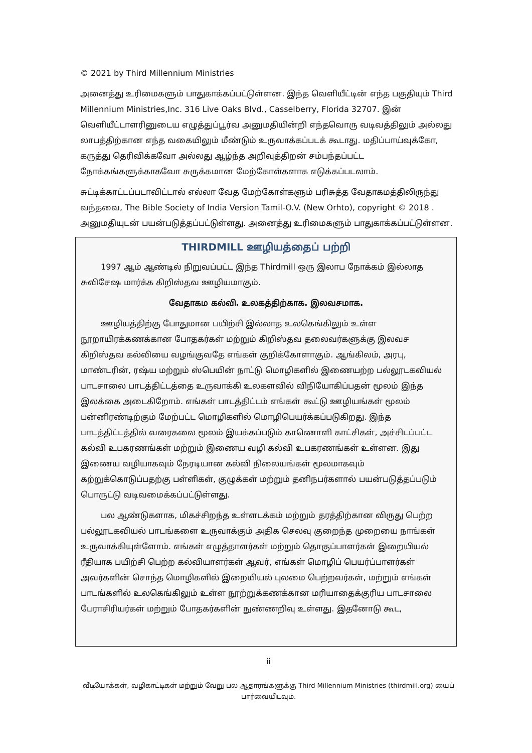© 2021 by Third Millennium Ministries
அனைத்து உரிமைகளும் பாதுகாக்கப்பட்டுள்ளன. இந்த வெளியீட்டின் எந்த பகுதியும் Third Millennium Ministries,Inc. 316 Live Oaks Blvd., Casselberry, Florida 32707. இன் வெளியீட்டாளரினுடைய எழுத்துப்பூர்வ அனுமதியின்றி எந்தவொரு வடிவத்திலும் அல்லது லாபத்திற்கான எந்த வகையிலும் மீண்டும் உருவாக்கப்படக் கூடாது. மதிப்பாய்வுக்கோ, கருத்து தெரிவிக்கவோ அல்லது ஆழ்ந்த அறிவுத்திறன் சம்பந்தப்பட்ட நோக்கங்களுக்காகவோ சுருக்கமான மேற்கோள்களாக எடுக்கப்படலாம்.
சுட்டிக்காட்டப்படாவிட்டால் எல்லா வேத மேற்கோள்களும் பரிசுத்த வேதாகமத்திலிருந்து வந்தவை, The Bible Society of India Version Tamil-O.V. (New Orhto), copyright © 2018 . அனுமதியுடன் பயன்படுத்தப்பட்டுள்ளது. அனைத்து உரிமைகளும் பாதுகாக்கப்பட்டுள்ளன.
THIRDMILL ஊழியத்தைப் பற்றி
1997 ஆம் ஆண்டில் நிறுவப்பட்ட இந்த Thirdmill ஒரு இலாப நோக்கம் இல்லாத சுவிசேஷ மார்க்க கிறிஸ்தவ ஊழியமாகும்.
வேதாகம கல்வி. உலகத்திற்காக. இலவசமாக.
ஊழியத்திற்கு போதுமான பயிற்சி இல்லாத உலகெங்கிலும் உள்ள நூறாயிரக்கணக்கான போதகர்கள் மற்றும் கிறிஸ்தவ தலைவர்களுக்கு இலவச கிறிஸ்தவ கல்வியை வழங்குவதே எங்கள் குறிக்கோளாகும். ஆங்கிலம், அரபு, மாண்டரின், ரஷ்ய மற்றும் ஸ்பெயின் நாட்டு மொழிகளில் இணையற்ற பல்லூடகவியல் பாடசாலை பாடத்திட்டத்தை உருவாக்கி உலகளவில் விநியோகிப்பதன் மூலம் இந்த இலக்கை அடைகிறோம். எங்கள் பாடத்திட்டம் எங்கள் கூட்டு ஊழியங்கள் மூலம் பன்னிரண்டிற்கும் மேற்பட்ட மொழிகளில் மொழிபெயர்க்கப்படுகிறது. இந்த பாடத்திட்டத்தில் வரைகலை மூலம் இயக்கப்படும் காணொளி காட்சிகள், அச்சிடப்பட்ட கல்வி உபகரணங்கள் மற்றும் இணைய வழி கல்வி உபகரணங்கள் உள்ளன. இது இணைய வழியாகவும் நேரடியான கல்வி நிலையங்கள் மூலமாகவும் கற்றுக்கொடுப்பதற்கு பள்ளிகள், குழுக்கள் மற்றும் தனிநபர்களால் பயன்படுத்தப்படும் பொருட்டு வடிவமைக்கப்பட்டுள்ளது.
பல ஆண்டுகளாக, மிகச்சிறந்த உள்ளடக்கம் மற்றும் தரத்திற்கான விருது பெற்ற பல்லூடகவியல் பாடங்களை உருவாக்கும் அதிக செலவு குறைந்த முறையை நாங்கள் உருவாக்கியுள்ளோம். எங்கள் எழுத்தாளர்கள் மற்றும் தொகுப்பாளர்கள் இறையியல் ரீதியாக பயிற்சி பெற்ற கல்வியாளர்கள் ஆவர், எங்கள் மொழிப் பெயர்ப்பாளர்கள் அவர்களின் சொந்த மொழிகளில் இறையியல் புலமை பெற்றவர்கள், மற்றும் எங்கள் பாடங்களில் உலகெங்கிலும் உள்ள நூற்றுக்கணக்கான மரியாதைக்குரிய பாடசாலை பேராசிரியர்கள் மற்றும் போதகர்களின் நுண்ணறிவு உள்ளது. இதனோடு கூட,
ii
வீடியோக்கள், வழிகாட்டிகள் மற்றும் வேறு பல ஆதாரங்களுக்கு Third Millennium Ministries (thirdmill.org) யைப் பார்வையிடவும்.